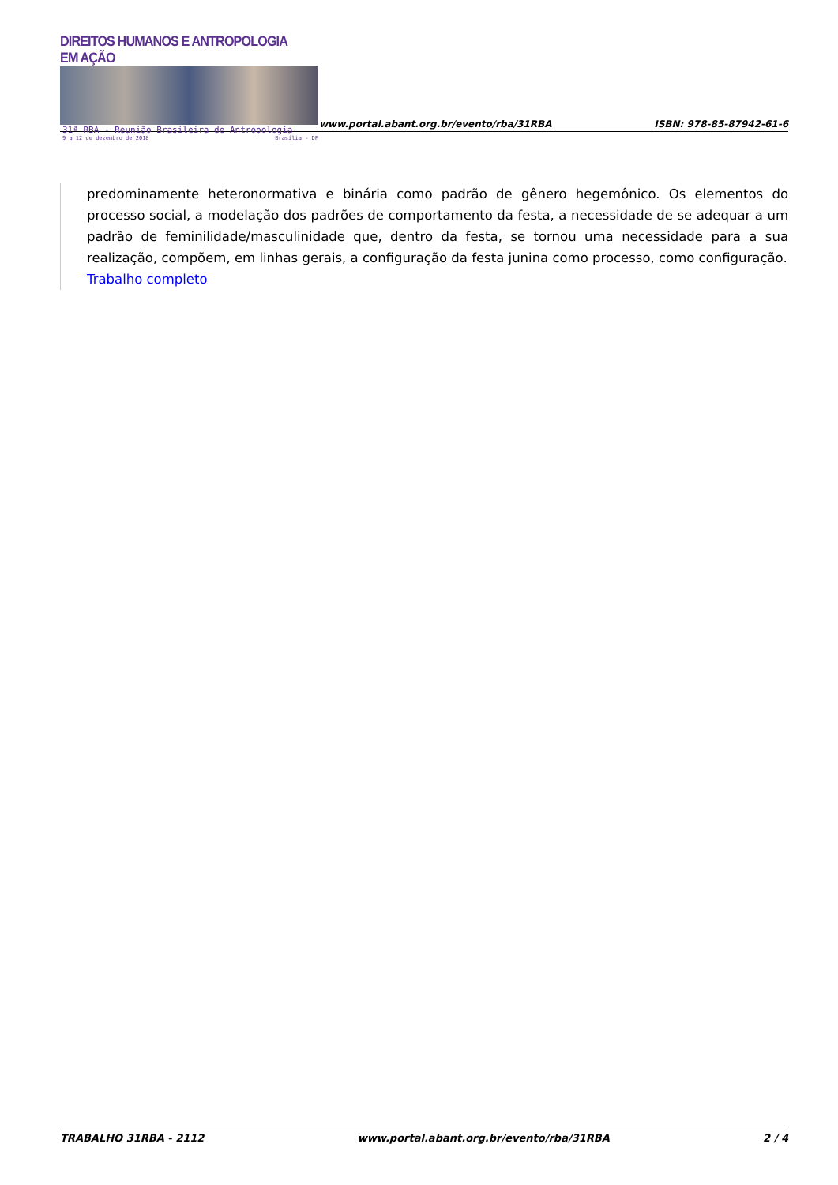DIREITOS HUMANOS E ANTROPOLOGIA EM AÇÃO
31ª RBA - Reunião Brasileira de Antropologia
9 a 12 de dezembro de 2018 Brasília - DF
www.portal.abant.org.br/evento/rba/31RBA
ISBN: 978-85-87942-61-6
predominamente heteronormativa e binária como padrão de gênero hegemônico. Os elementos do processo social, a modelação dos padrões de comportamento da festa, a necessidade de se adequar a um padrão de feminilidade/masculinidade que, dentro da festa, se tornou uma necessidade para a sua realização, compõem, em linhas gerais, a configuração da festa junina como processo, como configuração.
Trabalho completo
TRABALHO 31RBA - 2112 www.portal.abant.org.br/evento/rba/31RBA 2 / 4